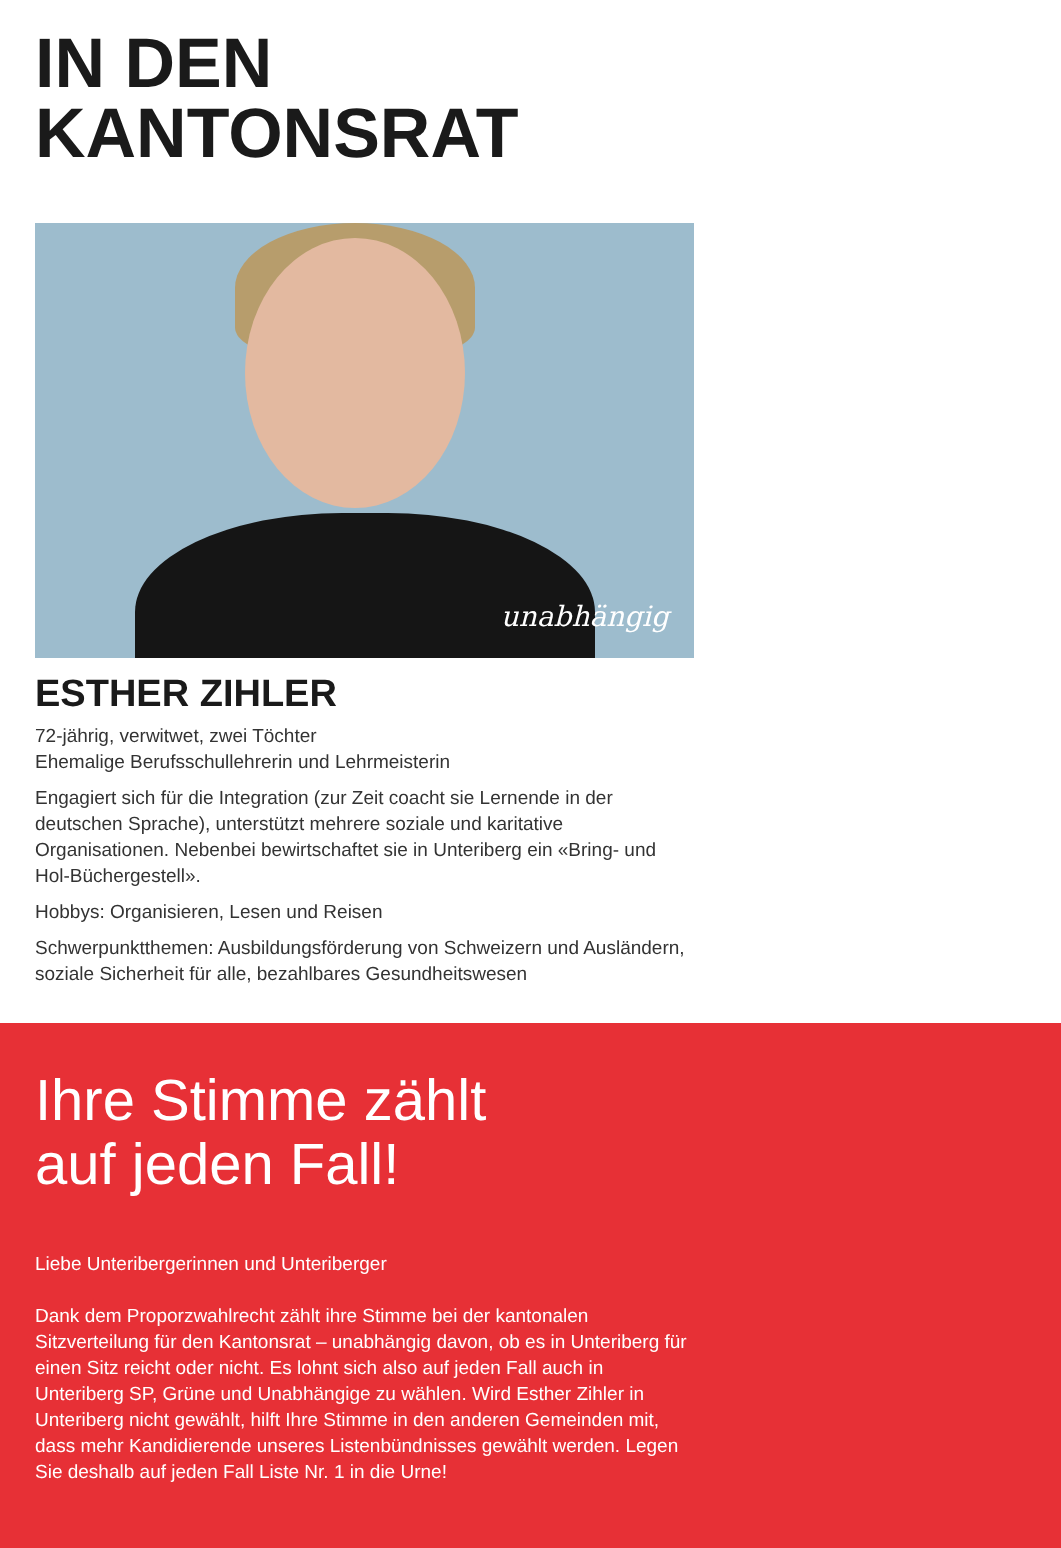IN DEN
KANTONSRAT
unabhängig
ESTHER ZIHLER
72-jährig, verwitwet, zwei Töchter
Ehemalige Berufsschullehrerin und Lehrmeisterin
Engagiert sich für die Integration (zur Zeit coacht sie Lernende in der deutschen Sprache), unterstützt mehrere soziale und karitative Organisationen. Nebenbei bewirtschaftet sie in Unteriberg ein «Bring- und Hol-Büchergestell».
Hobbys: Organisieren, Lesen und Reisen
Schwerpunktthemen: Ausbildungsförderung von Schweizern und Ausländern, soziale Sicherheit für alle, bezahlbares Gesundheitswesen
Ihre Stimme zählt
auf jeden Fall!
Liebe Unteribergerinnen und Unteriberger
Dank dem Proporzwahlrecht zählt ihre Stimme bei der kantonalen Sitzverteilung für den Kantonsrat – unabhängig davon, ob es in Unteriberg für einen Sitz reicht oder nicht. Es lohnt sich also auf jeden Fall auch in Unteriberg SP, Grüne und Unabhängige zu wählen. Wird Esther Zihler in Unteriberg nicht gewählt, hilft Ihre Stimme in den anderen Gemeinden mit, dass mehr Kandidierende unseres Listenbündnisses gewählt werden. Legen Sie deshalb auf jeden Fall Liste Nr. 1 in die Urne!